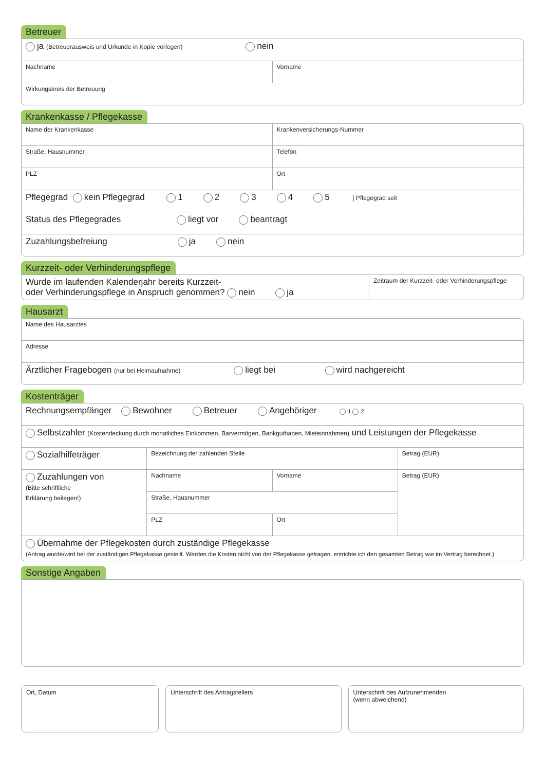Betreuer
| ja (Betreuerausweis und Urkunde in Kopie vorlegen) nein | |
| Nachname | Vorname |
| Wirkungskreis der Betreuung | |
Krankenkasse / Pflegekasse
| Name der Krankenkasse | Krankenversicherungs-Nummer |
| Straße, Hausnummer | Telefon |
| PLZ | Ort |
| Pflegegrad kein Pflegegrad 1 2 3 4 5 / Pflegegrad seit | |
| Status des Pflegegrades liegt vor beantragt | |
| Zuzahlungsbefreiung ja nein | |
Kurzzeit- oder Verhinderungspflege
| Wurde im laufenden Kalenderjahr bereits Kurzzeit- oder Verhinderungspflege in Anspruch genommen? nein ja | Zeitraum der Kurzzeit- oder Verhinderungspflege |
Hausarzt
| Name des Hausarztes |
| Adresse |
| Ärztlicher Fragebogen (nur bei Heimaufnahme) liegt bei wird nachgereicht |
Kostenträger
| Rechnungsempfänger Bewohner Betreuer Angehöriger 1 2 | | | |
| Selbstzahler (Kostendeckung durch monatliches Einkommen, Barvermögen, Bankguthaben, Mieteinnahmen) und Leistungen der Pflegekasse | | | |
| Sozialhilfeträger | Bezeichnung der zahlenden Stelle | | Betrag (EUR) |
| Zuzahlungen von (Bitte schriftliche Erklärung beilegen!) | Nachname | Vorname | Betrag (EUR) |
| | Straße, Hausnummer | | |
| | PLZ | Ort | |
| Übernahme der Pflegekosten durch zuständige Pflegekasse (Antrag wurde/wird bei der zuständigen Pflegekasse gestellt. Werden die Kosten nicht von der Pflegekasse getragen, entrichte ich den gesamten Betrag wie im Vertrag berechnet.) | | | |
Sonstige Angaben
Ort, Datum Unterschrift des Antragstellers Unterschrift des Aufzunehmenden
(wenn abweichend)